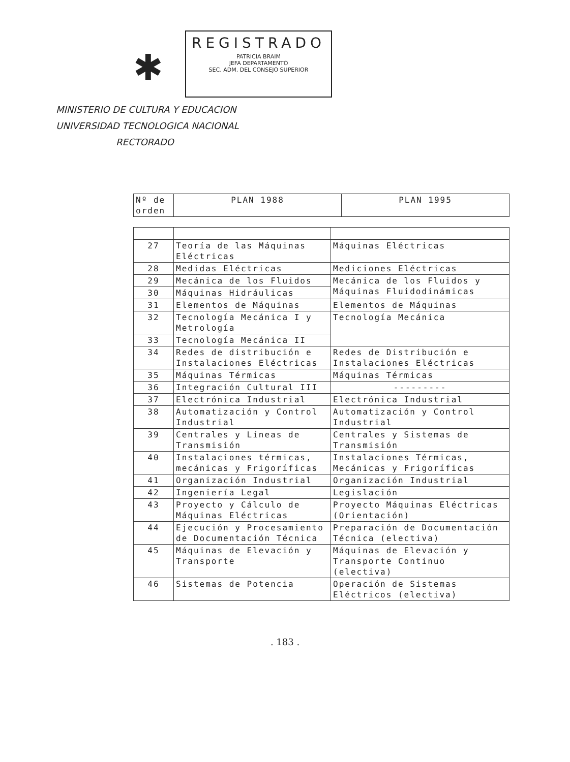✱
REGISTRADO
PATRICIA BRAIM
JEFA DEPARTAMENTO
SEC. ADM. DEL CONSEJO SUPERIOR
MINISTERIO DE CULTURA Y EDUCACION
UNIVERSIDAD TECNOLOGICA NACIONAL
RECTORADO
| Nº de orden | PLAN 1988 | PLAN 1995 |
| --- | --- | --- |
| 27 | Teoría de las Máquinas Eléctricas | Máquinas Eléctricas |
| 28 | Medidas Eléctricas | Mediciones Eléctricas |
| 29 | Mecánica de los Fluidos | Mecánica de los Fluidos y Máquinas Fluidodinámicas |
| 30 | Máquinas Hidráulicas | |
| 31 | Elementos de Máquinas | Elementos de Máquinas |
| 32 | Tecnología Mecánica I y Metrología | Tecnología Mecánica |
| 33 | Tecnología Mecánica II | |
| 34 | Redes de distribución e Instalaciones Eléctricas | Redes de Distribución e Instalaciones Eléctricas |
| 35 | Máquinas Térmicas | Máquinas Térmicas |
| 36 | Integración Cultural III | --------- |
| 37 | Electrónica Industrial | Electrónica Industrial |
| 38 | Automatización y Control Industrial | Automatización y Control Industrial |
| 39 | Centrales y Líneas de Transmisión | Centrales y Sistemas de Transmisión |
| 40 | Instalaciones térmicas, mecánicas y Frigoríficas | Instalaciones Térmicas, Mecánicas y Frigoríficas |
| 41 | Organización Industrial | Organización Industrial |
| 42 | Ingeniería Legal | Legislación |
| 43 | Proyecto y Cálculo de Máquinas Eléctricas | Proyecto Máquinas Eléctricas (Orientación) |
| 44 | Ejecución y Procesamiento de Documentación Técnica | Preparación de Documentación Técnica (electiva) |
| 45 | Máquinas de Elevación y Transporte | Máquinas de Elevación y Transporte Continuo (electiva) |
| 46 | Sistemas de Potencia | Operación de Sistemas Eléctricos (electiva) |
. 183 .